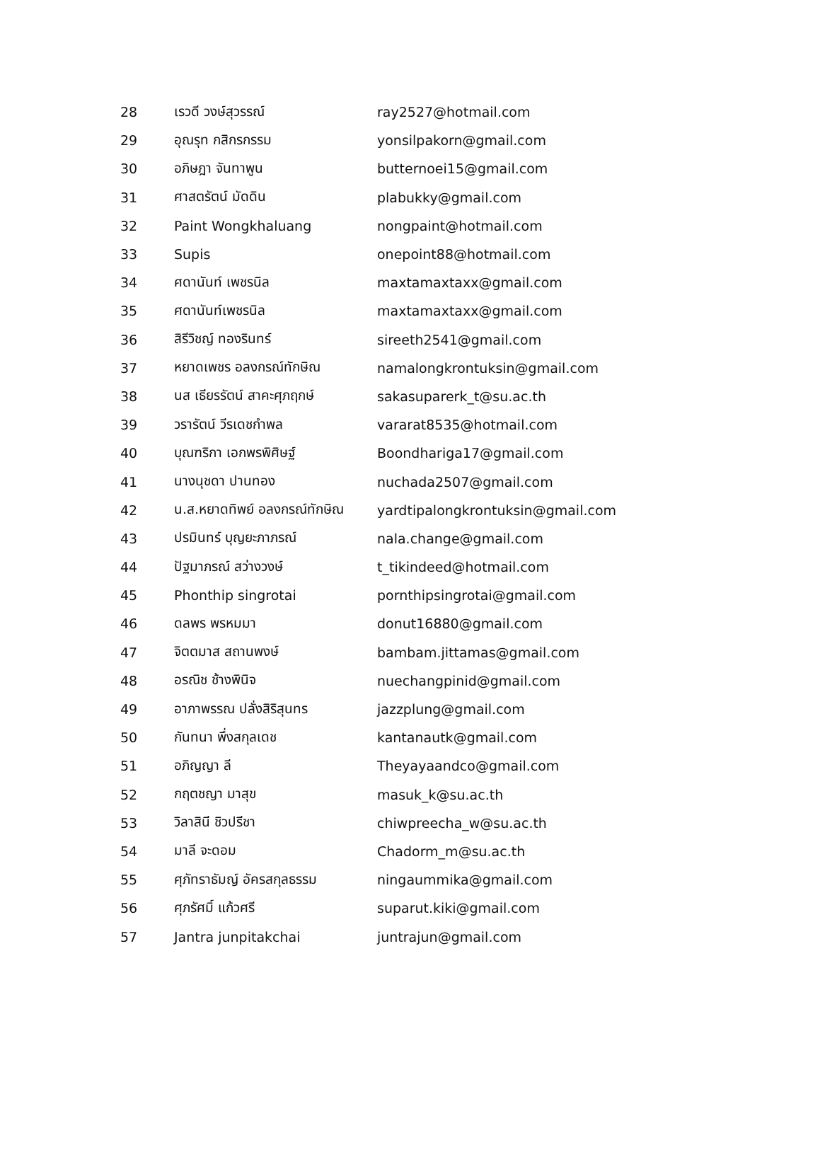| 28 | เรวดี วงษ์สุวรรณ์ | ray2527@hotmail.com |
| 29 | อุณรุท กสิกรกรรม | yonsilpakorn@gmail.com |
| 30 | อภิษฎา จันทาพูน | butternoei15@gmail.com |
| 31 | ศาสตรัตน์ มัดดิน | plabukky@gmail.com |
| 32 | Paint Wongkhaluang | nongpaint@hotmail.com |
| 33 | Supis | onepoint88@hotmail.com |
| 34 | ศดานันท์ เพชรนิล | maxtamaxtaxx@gmail.com |
| 35 | ศดานันท์เพชรนิล | maxtamaxtaxx@gmail.com |
| 36 | สิรีวิชญ์ ทองรินทร์ | sireeth2541@gmail.com |
| 37 | หยาดเพชร อลงกรณ์ทักษิณ | namalongkrontuksin@gmail.com |
| 38 | นส เธียรรัตน์ สาคะศุภฤกษ์ | sakasuparerk_t@su.ac.th |
| 39 | วรารัตน์ วีรเดชกำพล | vararat8535@hotmail.com |
| 40 | บุณฑริกา เอกพรพิศิษฐ์ | Boondhariga17@gmail.com |
| 41 | นางนุชดา ปานทอง | nuchada2507@gmail.com |
| 42 | น.ส.หยาดทิพย์ อลงกรณ์ทักษิณ | yardtipalongkrontuksin@gmail.com |
| 43 | ปรมินทร์ บุญยะภาภรณ์ | nala.change@gmail.com |
| 44 | ปัฐมาภรณ์ สว่างวงษ์ | t_tikindeed@hotmail.com |
| 45 | Phonthip singrotai | pornthipsingrotai@gmail.com |
| 46 | ดลพร พรหมมา | donut16880@gmail.com |
| 47 | จิตตมาส สถานพงษ์ | bambam.jittamas@gmail.com |
| 48 | อรณิช ช้างพินิจ | nuechangpinid@gmail.com |
| 49 | อาภาพรรณ ปลั่งสิริสุนทร | jazzplung@gmail.com |
| 50 | กันทนา พึ่งสกุลเดช | kantanautk@gmail.com |
| 51 | อภิญญา ลี | Theyayaandco@gmail.com |
| 52 | กฤตชญา มาสุข | masuk_k@su.ac.th |
| 53 | วิลาสินี ชิวปรีชา | chiwpreecha_w@su.ac.th |
| 54 | มาลี จะดอม | Chadorm_m@su.ac.th |
| 55 | ศุภัทราธัมญ์ อัครสกุลธรรม | ningaummika@gmail.com |
| 56 | ศุภรัศมิ์ แก้วศรี | suparut.kiki@gmail.com |
| 57 | Jantra junpitakchai | juntrajun@gmail.com |